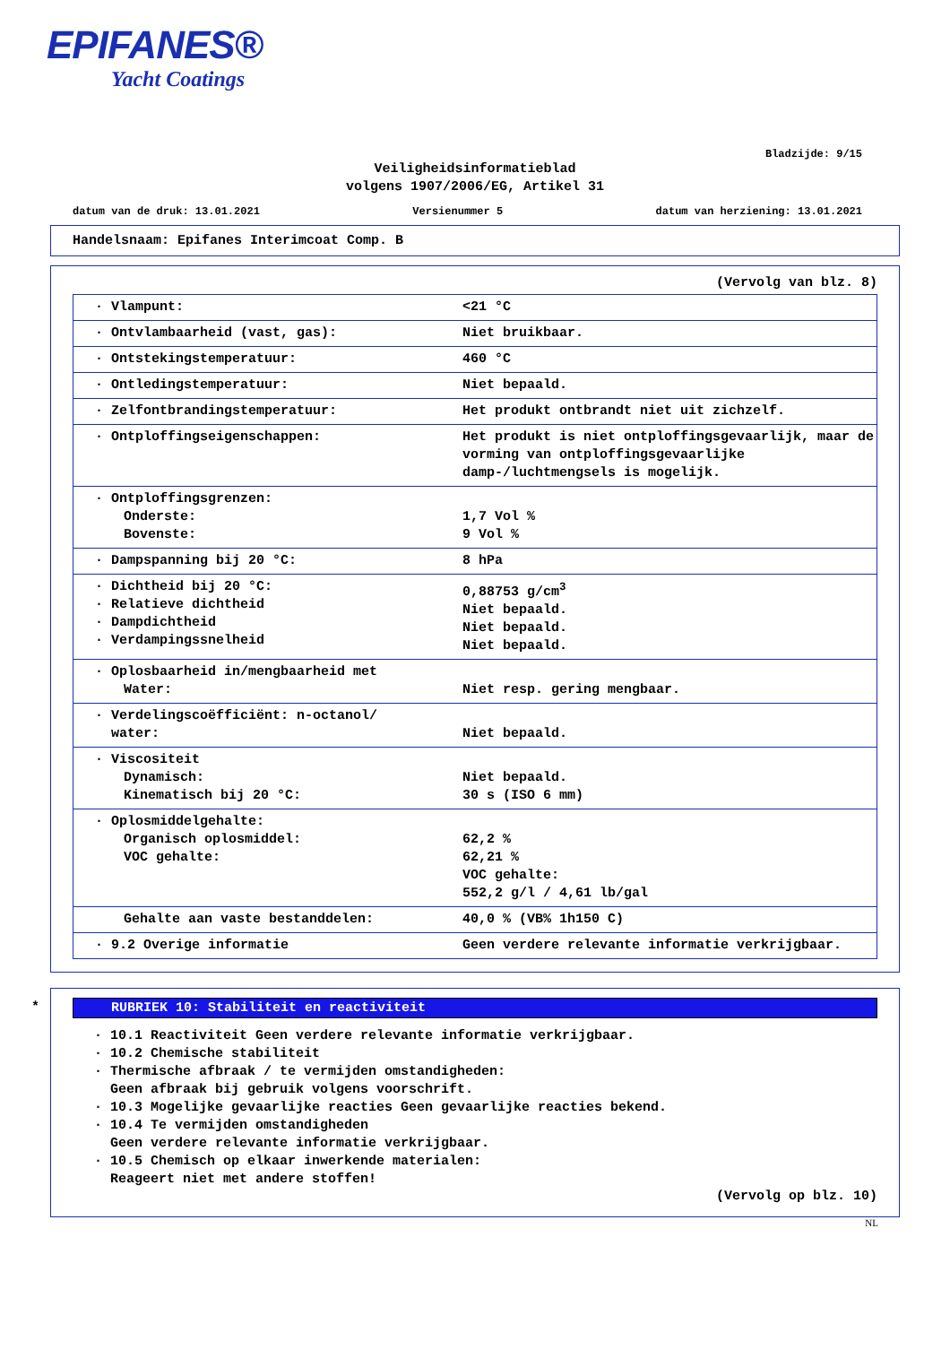EPIFANES®
Yacht Coatings
Bladzijde: 9/15
Veiligheidsinformatieblad
volgens 1907/2006/EG, Artikel 31
datum van de druk: 13.01.2021 Versienummer 5 datum van herziening: 13.01.2021
Handelsnaam: Epifanes Interimcoat Comp. B
(Vervolg van blz. 8)
| · Vlampunt: | <21 °C |
| · Ontvlambaarheid (vast, gas): | Niet bruikbaar. |
| · Ontstekingstemperatuur: | 460 °C |
| · Ontledingstemperatuur: | Niet bepaald. |
| · Zelfontbrandingstemperatuur: | Het produkt ontbrandt niet uit zichzelf. |
| · Ontploffingseigenschappen: | Het produkt is niet ontploffingsgevaarlijk, maar de vorming van ontploffingsgevaarlijke damp-/luchtmengsels is mogelijk. |
| · Ontploffingsgrenzen: Onderste: Bovenste: | 1,7 Vol % 9 Vol % |
| · Dampspanning bij 20 °C: | 8 hPa |
| · Dichtheid bij 20 °C: · Relatieve dichtheid · Dampdichtheid · Verdampingssnelheid | 0,88753 g/cm<sup>3</sup> Niet bepaald. Niet bepaald. Niet bepaald. |
| · Oplosbaarheid in/mengbaarheid met Water: | Niet resp. gering mengbaar. |
| · Verdelingscoëfficiënt: n-octanol/ water: | Niet bepaald. |
| · Viscositeit Dynamisch: Kinematisch bij 20 °C: | Niet bepaald. 30 s (ISO 6 mm) |
| · Oplosmiddelgehalte: Organisch oplosmiddel: VOC gehalte: | 62,2 % 62,21 % VOC gehalte: 552,2 g/l / 4,61 lb/gal |
| Gehalte aan vaste bestanddelen: | 40,0 % (VB% 1h150 C) |
| · 9.2 Overige informatie | Geen verdere relevante informatie verkrijgbaar. |
*
RUBRIEK 10: Stabiliteit en reactiviteit
· 10.1 Reactiviteit Geen verdere relevante informatie verkrijgbaar.
· 10.2 Chemische stabiliteit
· Thermische afbraak / te vermijden omstandigheden:
Geen afbraak bij gebruik volgens voorschrift.
· 10.3 Mogelijke gevaarlijke reacties Geen gevaarlijke reacties bekend.
· 10.4 Te vermijden omstandigheden
Geen verdere relevante informatie verkrijgbaar.
· 10.5 Chemisch op elkaar inwerkende materialen:
Reageert niet met andere stoffen!
(Vervolg op blz. 10)
NL